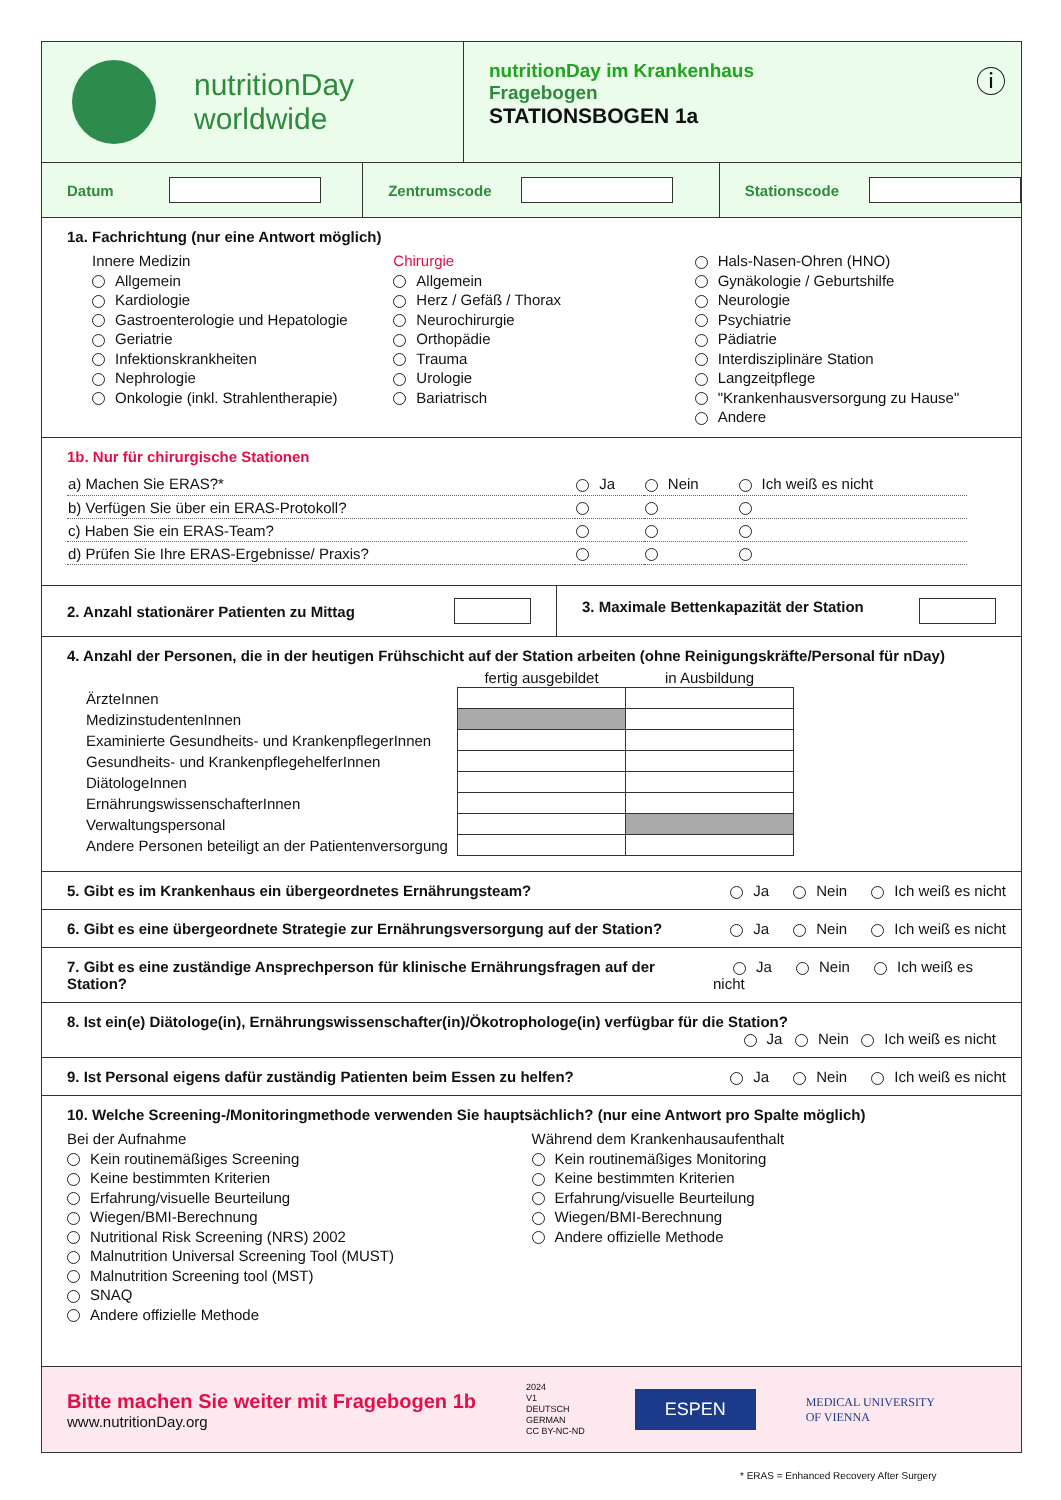nutritionDay
worldwide
nutritionDay im Krankenhaus
Fragebogen
STATIONSBOGEN 1a
ⓘ
Datum Zentrumscode
Stationscode
1a. Fachrichtung (nur eine Antwort möglich)
Innere Medizin
Allgemein
Kardiologie
Gastroenterologie und Hepatologie
Geriatrie
Infektionskrankheiten
Nephrologie
Onkologie (inkl. Strahlentherapie)
Chirurgie
Allgemein
Herz / Gefäß / Thorax
Neurochirurgie
Orthopädie
Trauma
Urologie
Bariatrisch
Hals-Nasen-Ohren (HNO)
Gynäkologie / Geburtshilfe
Neurologie
Psychiatrie
Pädiatrie
Interdisziplinäre Station
Langzeitpflege
"Krankenhausversorgung zu Hause"
Andere
1b. Nur für chirurgische Stationen
| a) Machen Sie ERAS?* | Ja | Nein | Ich weiß es nicht |
| b) Verfügen Sie über ein ERAS-Protokoll? | | | |
| c) Haben Sie ein ERAS-Team? | | | |
| d) Prüfen Sie Ihre ERAS-Ergebnisse/ Praxis? | | | |
2. Anzahl stationärer Patienten zu Mittag
3. Maximale Bettenkapazität der Station
4. Anzahl der Personen, die in der heutigen Frühschicht auf der Station arbeiten (ohne Reinigungskräfte/Personal für nDay)
| | fertig ausgebildet | in Ausbildung |
| --- | --- | --- |
| ÄrzteInnen | | |
| MedizinstudentenInnen | | |
| Examinierte Gesundheits- und KrankenpflegerInnen | | |
| Gesundheits- und KrankenpflegehelferInnen | | |
| DiätologeInnen | | |
| ErnährungswissenschafterInnen | | |
| Verwaltungspersonal | | |
| Andere Personen beteiligt an der Patientenversorgung | | |
5. Gibt es im Krankenhaus ein übergeordnetes Ernährungsteam? Ja Nein Ich weiß es nicht
6. Gibt es eine übergeordnete Strategie zur Ernährungsversorgung auf der Station? Ja Nein Ich weiß es nicht
7. Gibt es eine zuständige Ansprechperson für klinische Ernährungsfragen auf der Station? Ja Nein Ich weiß es nicht
8. Ist ein(e) Diätologe(in), Ernährungswissenschafter(in)/Ökotrophologe(in) verfügbar für die Station?
Ja Nein Ich weiß es nicht
9. Ist Personal eigens dafür zuständig Patienten beim Essen zu helfen? Ja Nein Ich weiß es nicht
10. Welche Screening-/Monitoringmethode verwenden Sie hauptsächlich? (nur eine Antwort pro Spalte möglich)
Bei der Aufnahme
Kein routinemäßiges Screening
Keine bestimmten Kriterien
Erfahrung/visuelle Beurteilung
Wiegen/BMI-Berechnung
Nutritional Risk Screening (NRS) 2002
Malnutrition Universal Screening Tool (MUST)
Malnutrition Screening tool (MST)
SNAQ
Andere offizielle Methode
Während dem Krankenhausaufenthalt
Kein routinemäßiges Monitoring
Keine bestimmten Kriterien
Erfahrung/visuelle Beurteilung
Wiegen/BMI-Berechnung
Andere offizielle Methode
Bitte machen Sie weiter mit Fragebogen 1b
www.nutritionDay.org
2024
V1
DEUTSCH
GERMAN
CC BY-NC-ND
ESPEN
MEDICAL UNIVERSITY
OF VIENNA
* ERAS = Enhanced Recovery After Surgery